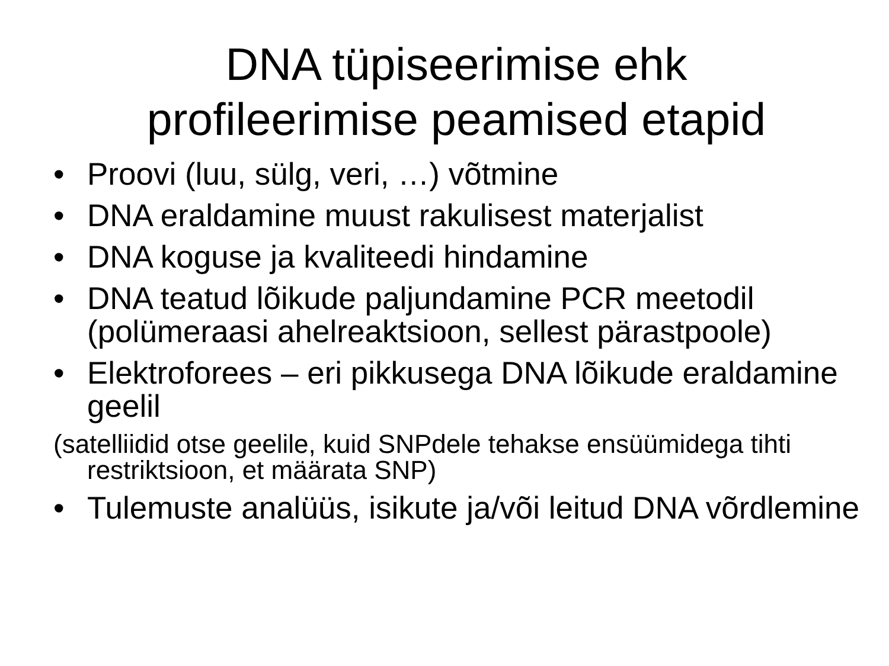DNA tüpiseerimise ehk
profileerimise peamised etapid
• Proovi (luu, sülg, veri, …) võtmine
• DNA eraldamine muust rakulisest materjalist
• DNA koguse ja kvaliteedi hindamine
• DNA teatud lõikude paljundamine PCR meetodil (polümeraasi ahelreaktsioon, sellest pärastpoole)
• Elektroforees – eri pikkusega DNA lõikude eraldamine geelil
(satelliidid otse geelile, kuid SNPdele tehakse ensüümidega tihti restriktsioon, et määrata SNP)
• Tulemuste analüüs, isikute ja/või leitud DNA võrdlemine